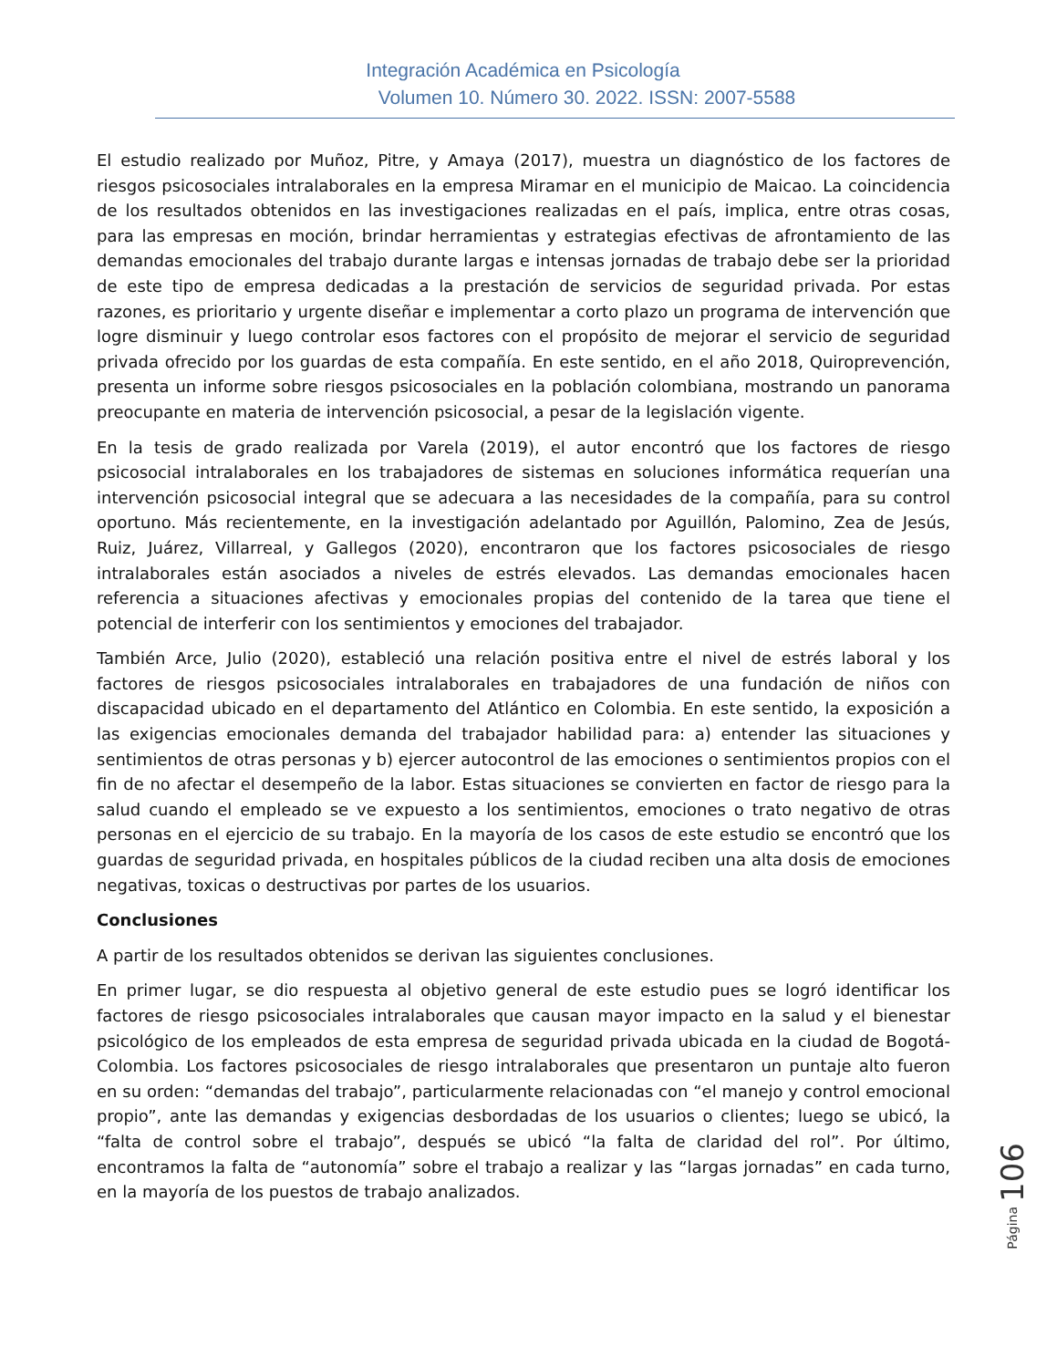Integración Académica en Psicología
Volumen 10. Número 30. 2022. ISSN: 2007-5588
El estudio realizado por Muñoz, Pitre, y Amaya (2017), muestra un diagnóstico de los factores de riesgos psicosociales intralaborales en la empresa Miramar en el municipio de Maicao. La coincidencia de los resultados obtenidos en las investigaciones realizadas en el país, implica, entre otras cosas, para las empresas en moción, brindar herramientas y estrategias efectivas de afrontamiento de las demandas emocionales del trabajo durante largas e intensas jornadas de trabajo debe ser la prioridad de este tipo de empresa dedicadas a la prestación de servicios de seguridad privada. Por estas razones, es prioritario y urgente diseñar e implementar a corto plazo un programa de intervención que logre disminuir y luego controlar esos factores con el propósito de mejorar el servicio de seguridad privada ofrecido por los guardas de esta compañía. En este sentido, en el año 2018, Quiroprevención, presenta un informe sobre riesgos psicosociales en la población colombiana, mostrando un panorama preocupante en materia de intervención psicosocial, a pesar de la legislación vigente.
En la tesis de grado realizada por Varela (2019), el autor encontró que los factores de riesgo psicosocial intralaborales en los trabajadores de sistemas en soluciones informática requerían una intervención psicosocial integral que se adecuara a las necesidades de la compañía, para su control oportuno. Más recientemente, en la investigación adelantado por Aguillón, Palomino, Zea de Jesús, Ruiz, Juárez, Villarreal, y Gallegos (2020), encontraron que los factores psicosociales de riesgo intralaborales están asociados a niveles de estrés elevados. Las demandas emocionales hacen referencia a situaciones afectivas y emocionales propias del contenido de la tarea que tiene el potencial de interferir con los sentimientos y emociones del trabajador.
También Arce, Julio (2020), estableció una relación positiva entre el nivel de estrés laboral y los factores de riesgos psicosociales intralaborales en trabajadores de una fundación de niños con discapacidad ubicado en el departamento del Atlántico en Colombia. En este sentido, la exposición a las exigencias emocionales demanda del trabajador habilidad para: a) entender las situaciones y sentimientos de otras personas y b) ejercer autocontrol de las emociones o sentimientos propios con el fin de no afectar el desempeño de la labor. Estas situaciones se convierten en factor de riesgo para la salud cuando el empleado se ve expuesto a los sentimientos, emociones o trato negativo de otras personas en el ejercicio de su trabajo. En la mayoría de los casos de este estudio se encontró que los guardas de seguridad privada, en hospitales públicos de la ciudad reciben una alta dosis de emociones negativas, toxicas o destructivas por partes de los usuarios.
Conclusiones
A partir de los resultados obtenidos se derivan las siguientes conclusiones.
En primer lugar, se dio respuesta al objetivo general de este estudio pues se logró identificar los factores de riesgo psicosociales intralaborales que causan mayor impacto en la salud y el bienestar psicológico de los empleados de esta empresa de seguridad privada ubicada en la ciudad de Bogotá-Colombia. Los factores psicosociales de riesgo intralaborales que presentaron un puntaje alto fueron en su orden: “demandas del trabajo”, particularmente relacionadas con “el manejo y control emocional propio”, ante las demandas y exigencias desbordadas de los usuarios o clientes; luego se ubicó, la “falta de control sobre el trabajo”, después se ubicó “la falta de claridad del rol”. Por último, encontramos la falta de “autonomía” sobre el trabajo a realizar y las “largas jornadas” en cada turno, en la mayoría de los puestos de trabajo analizados.
Página 106